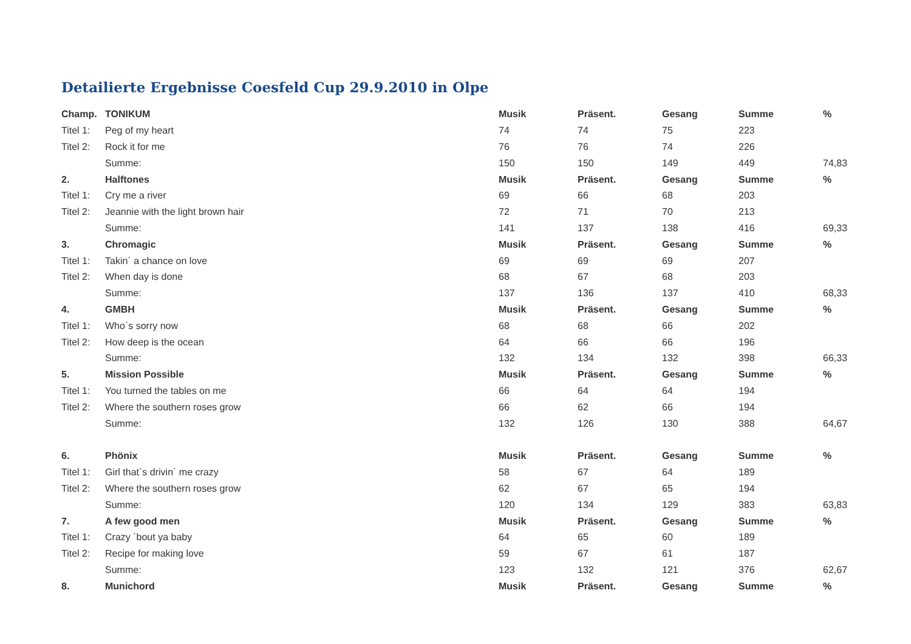Detailierte Ergebnisse Coesfeld Cup 29.9.2010 in Olpe
| Champ. | TONIKUM | Musik | Präsent. | Gesang | Summe | % |
| --- | --- | --- | --- | --- | --- | --- |
| Titel 1: | Peg of my heart | 74 | 74 | 75 | 223 | |
| Titel 2: | Rock it for me | 76 | 76 | 74 | 226 | |
| | Summe: | 150 | 150 | 149 | 449 | 74,83 |
| 2. | Halftones | Musik | Präsent. | Gesang | Summe | % |
| Titel 1: | Cry me a river | 69 | 66 | 68 | 203 | |
| Titel 2: | Jeannie with the light brown hair | 72 | 71 | 70 | 213 | |
| | Summe: | 141 | 137 | 138 | 416 | 69,33 |
| 3. | Chromagic | Musik | Präsent. | Gesang | Summe | % |
| Titel 1: | Takin´ a chance on love | 69 | 69 | 69 | 207 | |
| Titel 2: | When day is done | 68 | 67 | 68 | 203 | |
| | Summe: | 137 | 136 | 137 | 410 | 68,33 |
| 4. | GMBH | Musik | Präsent. | Gesang | Summe | % |
| Titel 1: | Who`s sorry now | 68 | 68 | 66 | 202 | |
| Titel 2: | How deep is the ocean | 64 | 66 | 66 | 196 | |
| | Summe: | 132 | 134 | 132 | 398 | 66,33 |
| 5. | Mission Possible | Musik | Präsent. | Gesang | Summe | % |
| Titel 1: | You turned the tables on me | 66 | 64 | 64 | 194 | |
| Titel 2: | Where the southern roses grow | 66 | 62 | 66 | 194 | |
| | Summe: | 132 | 126 | 130 | 388 | 64,67 |
| 6. | Phönix | Musik | Präsent. | Gesang | Summe | % |
| Titel 1: | Girl that`s drivin´ me crazy | 58 | 67 | 64 | 189 | |
| Titel 2: | Where the southern roses grow | 62 | 67 | 65 | 194 | |
| | Summe: | 120 | 134 | 129 | 383 | 63,83 |
| 7. | A few good men | Musik | Präsent. | Gesang | Summe | % |
| Titel 1: | Crazy ´bout ya baby | 64 | 65 | 60 | 189 | |
| Titel 2: | Recipe for making love | 59 | 67 | 61 | 187 | |
| | Summe: | 123 | 132 | 121 | 376 | 62,67 |
| 8. | Munichord | Musik | Präsent. | Gesang | Summe | % |